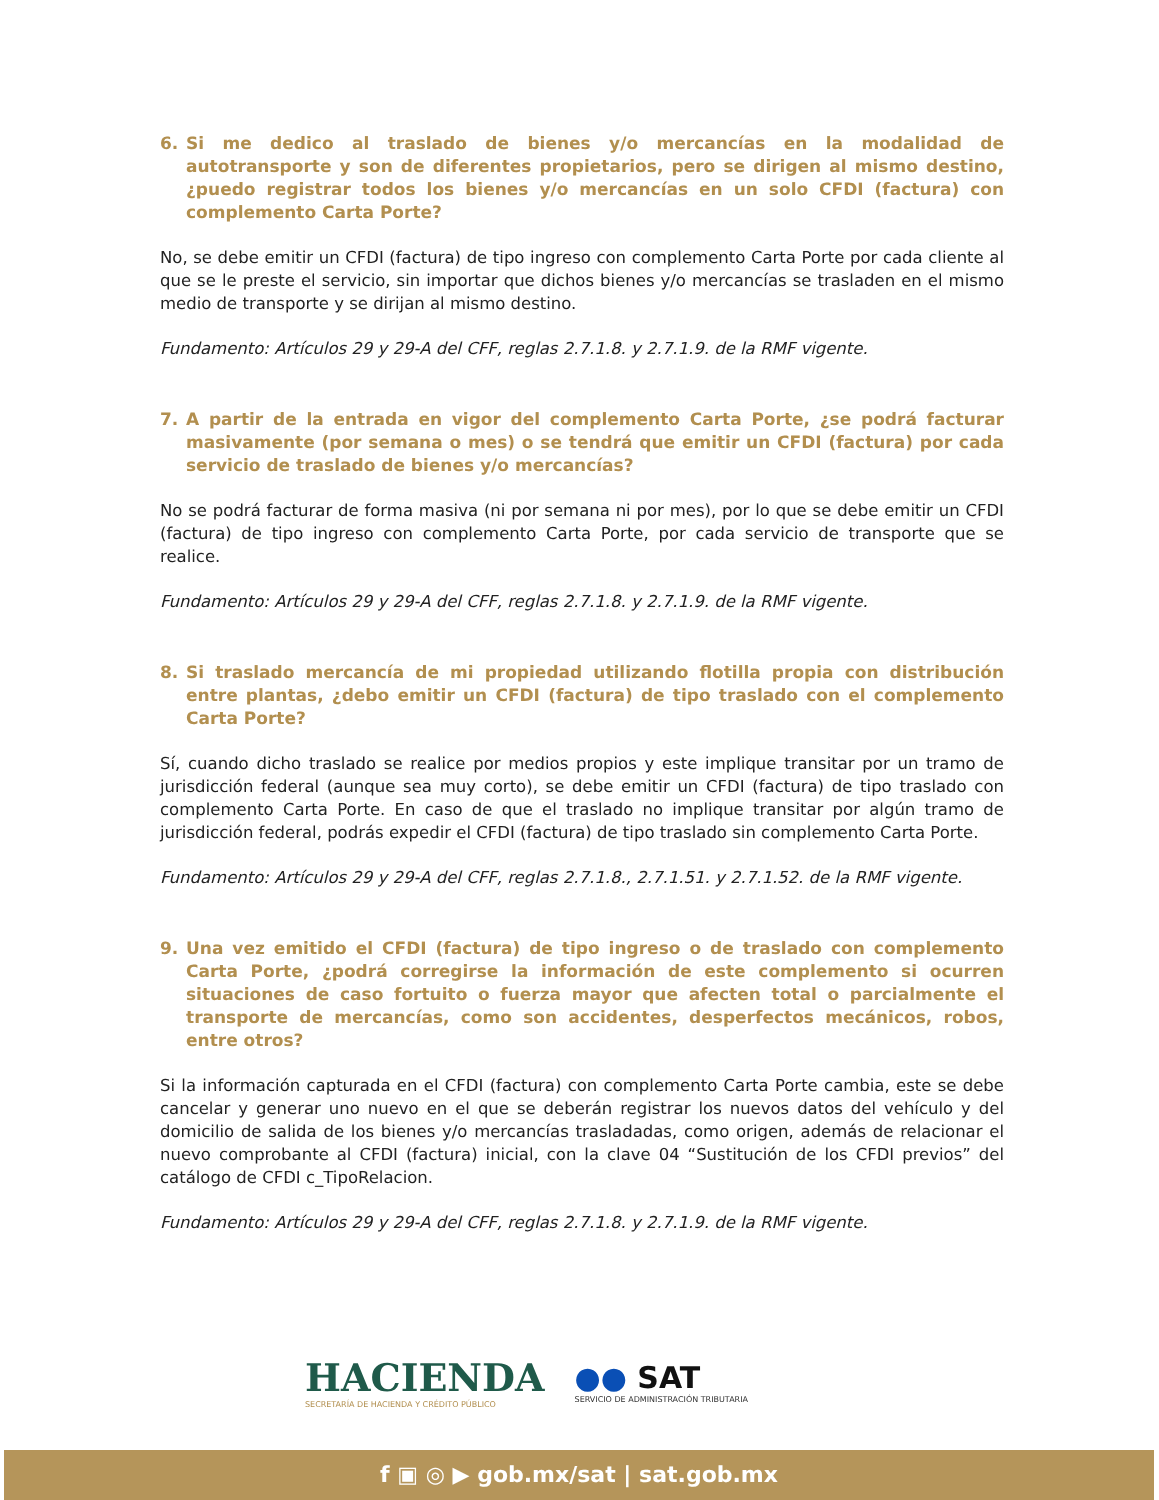6. Si me dedico al traslado de bienes y/o mercancías en la modalidad de autotransporte y son de diferentes propietarios, pero se dirigen al mismo destino, ¿puedo registrar todos los bienes y/o mercancías en un solo CFDI (factura) con complemento Carta Porte?
No, se debe emitir un CFDI (factura) de tipo ingreso con complemento Carta Porte por cada cliente al que se le preste el servicio, sin importar que dichos bienes y/o mercancías se trasladen en el mismo medio de transporte y se dirijan al mismo destino.
Fundamento: Artículos 29 y 29-A del CFF, reglas 2.7.1.8. y 2.7.1.9. de la RMF vigente.
7. A partir de la entrada en vigor del complemento Carta Porte, ¿se podrá facturar masivamente (por semana o mes) o se tendrá que emitir un CFDI (factura) por cada servicio de traslado de bienes y/o mercancías?
No se podrá facturar de forma masiva (ni por semana ni por mes), por lo que se debe emitir un CFDI (factura) de tipo ingreso con complemento Carta Porte, por cada servicio de transporte que se realice.
Fundamento: Artículos 29 y 29-A del CFF, reglas 2.7.1.8. y 2.7.1.9. de la RMF vigente.
8. Si traslado mercancía de mi propiedad utilizando flotilla propia con distribución entre plantas, ¿debo emitir un CFDI (factura) de tipo traslado con el complemento Carta Porte?
Sí, cuando dicho traslado se realice por medios propios y este implique transitar por un tramo de jurisdicción federal (aunque sea muy corto), se debe emitir un CFDI (factura) de tipo traslado con complemento Carta Porte. En caso de que el traslado no implique transitar por algún tramo de jurisdicción federal, podrás expedir el CFDI (factura) de tipo traslado sin complemento Carta Porte.
Fundamento: Artículos 29 y 29-A del CFF, reglas 2.7.1.8., 2.7.1.51. y 2.7.1.52. de la RMF vigente.
9. Una vez emitido el CFDI (factura) de tipo ingreso o de traslado con complemento Carta Porte, ¿podrá corregirse la información de este complemento si ocurren situaciones de caso fortuito o fuerza mayor que afecten total o parcialmente el transporte de mercancías, como son accidentes, desperfectos mecánicos, robos, entre otros?
Si la información capturada en el CFDI (factura) con complemento Carta Porte cambia, este se debe cancelar y generar uno nuevo en el que se deberán registrar los nuevos datos del vehículo y del domicilio de salida de los bienes y/o mercancías trasladadas, como origen, además de relacionar el nuevo comprobante al CFDI (factura) inicial, con la clave 04 “Sustitución de los CFDI previos” del catálogo de CFDI c_TipoRelacion.
Fundamento: Artículos 29 y 29-A del CFF, reglas 2.7.1.8. y 2.7.1.9. de la RMF vigente.
HACIENDA
SECRETARÍA DE HACIENDA Y CRÉDITO PÚBLICO
●● SAT
SERVICIO DE ADMINISTRACIÓN TRIBUTARIA
f ▣ ◎ ▶ gob.mx/sat | sat.gob.mx